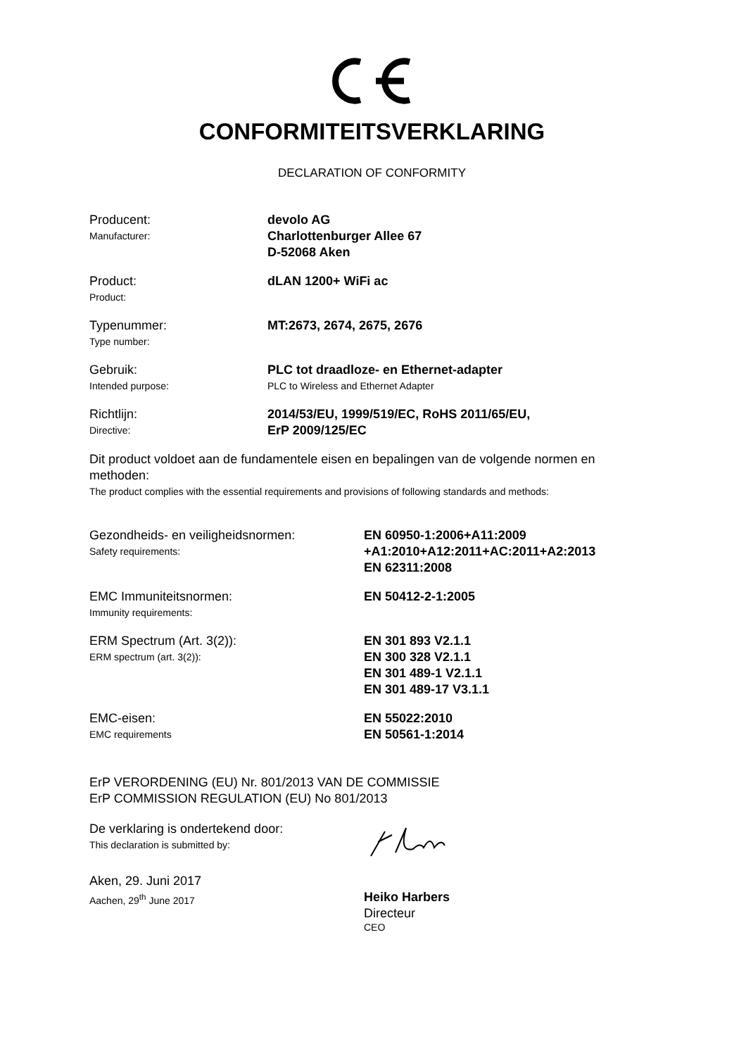CONFORMITEITSVERKLARING
DECLARATION OF CONFORMITY
Producent:
Manufacturer:
devolo AG
Charlottenburger Allee 67
D-52068 Aken
Product:
Product:
dLAN 1200+ WiFi ac
Typenummer:
Type number:
MT:2673, 2674, 2675, 2676
Gebruik:
Intended purpose:
PLC tot draadloze- en Ethernet-adapter
PLC to Wireless and Ethernet Adapter
Richtlijn:
Directive:
2014/53/EU, 1999/519/EC, RoHS 2011/65/EU,
ErP 2009/125/EC
Dit product voldoet aan de fundamentele eisen en bepalingen van de volgende normen en methoden:
The product complies with the essential requirements and provisions of following standards and methods:
Gezondheids- en veiligheidsnormen:
Safety requirements:
EN 60950-1:2006+A11:2009
+A1:2010+A12:2011+AC:2011+A2:2013
EN 62311:2008
EMC Immuniteitsnormen:
Immunity requirements:
EN 50412-2-1:2005
ERM Spectrum (Art. 3(2)):
ERM spectrum (art. 3(2)):
EN 301 893 V2.1.1
EN 300 328 V2.1.1
EN 301 489-1 V2.1.1
EN 301 489-17 V3.1.1
EMC-eisen:
EMC requirements
EN 55022:2010
EN 50561-1:2014
ErP VERORDENING (EU) Nr. 801/2013 VAN DE COMMISSIE
ErP COMMISSION REGULATION (EU) No 801/2013
De verklaring is ondertekend door:
This declaration is submitted by:
Aken, 29. Juni 2017
Aachen, 29<sup>th</sup> June 2017
Heiko Harbers
Directeur
CEO